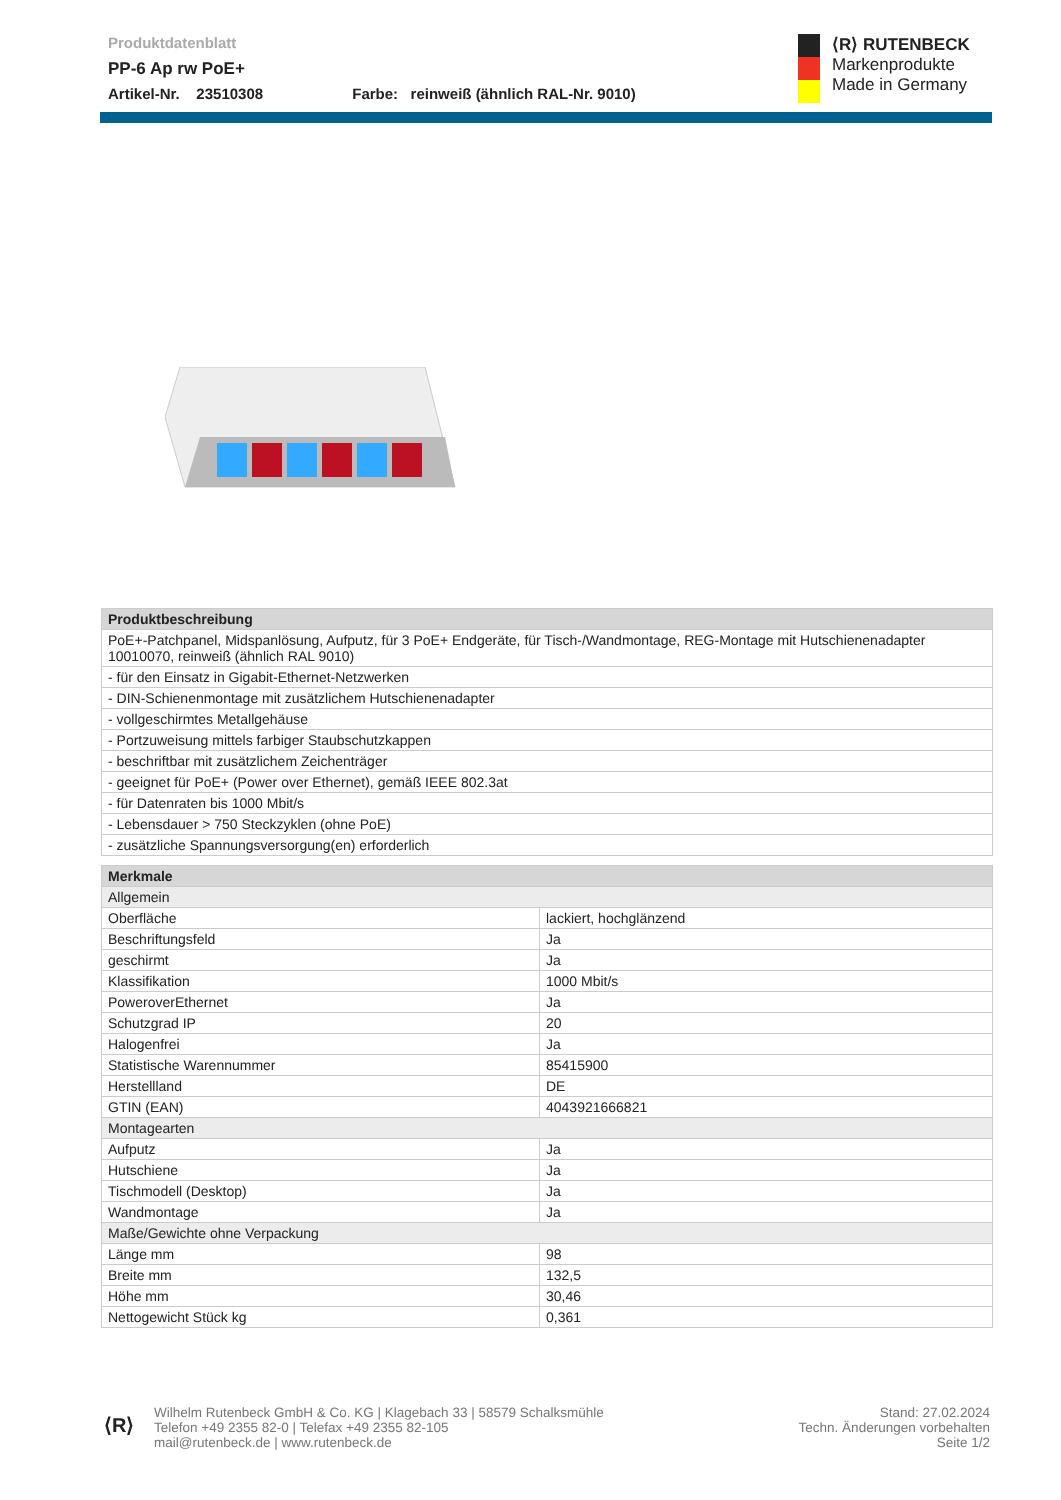Produktdatenblatt
PP-6 Ap rw PoE+
Artikel-Nr. 23510308 Farbe: reinweiß (ähnlich RAL-Nr. 9010)
⟨R⟩ RUTENBECK
Markenprodukte
Made in Germany
| Produktbeschreibung |
| --- |
| PoE+-Patchpanel, Midspanlösung, Aufputz, für 3 PoE+ Endgeräte, für Tisch-/Wandmontage, REG-Montage mit Hutschienenadapter 10010070, reinweiß (ähnlich RAL 9010) |
| - für den Einsatz in Gigabit-Ethernet-Netzwerken |
| - DIN-Schienenmontage mit zusätzlichem Hutschienenadapter |
| - vollgeschirmtes Metallgehäuse |
| - Portzuweisung mittels farbiger Staubschutzkappen |
| - beschriftbar mit zusätzlichem Zeichenträger |
| - geeignet für PoE+ (Power over Ethernet), gemäß IEEE 802.3at |
| - für Datenraten bis 1000 Mbit/s |
| - Lebensdauer > 750 Steckzyklen (ohne PoE) |
| - zusätzliche Spannungsversorgung(en) erforderlich |
| Merkmale | |
| --- | --- |
| Allgemein | |
| Oberfläche | lackiert, hochglänzend |
| Beschriftungsfeld | Ja |
| geschirmt | Ja |
| Klassifikation | 1000 Mbit/s |
| PoweroverEthernet | Ja |
| Schutzgrad IP | 20 |
| Halogenfrei | Ja |
| Statistische Warennummer | 85415900 |
| Herstellland | DE |
| GTIN (EAN) | 4043921666821 |
| Montagearten | |
| Aufputz | Ja |
| Hutschiene | Ja |
| Tischmodell (Desktop) | Ja |
| Wandmontage | Ja |
| Maße/Gewichte ohne Verpackung | |
| Länge mm | 98 |
| Breite mm | 132,5 |
| Höhe mm | 30,46 |
| Nettogewicht Stück kg | 0,361 |
⟨R⟩
Wilhelm Rutenbeck GmbH & Co. KG | Klagebach 33 | 58579 Schalksmühle
Telefon +49 2355 82-0 | Telefax +49 2355 82-105
mail@rutenbeck.de | www.rutenbeck.de
Stand: 27.02.2024
Techn. Änderungen vorbehalten
Seite 1/2